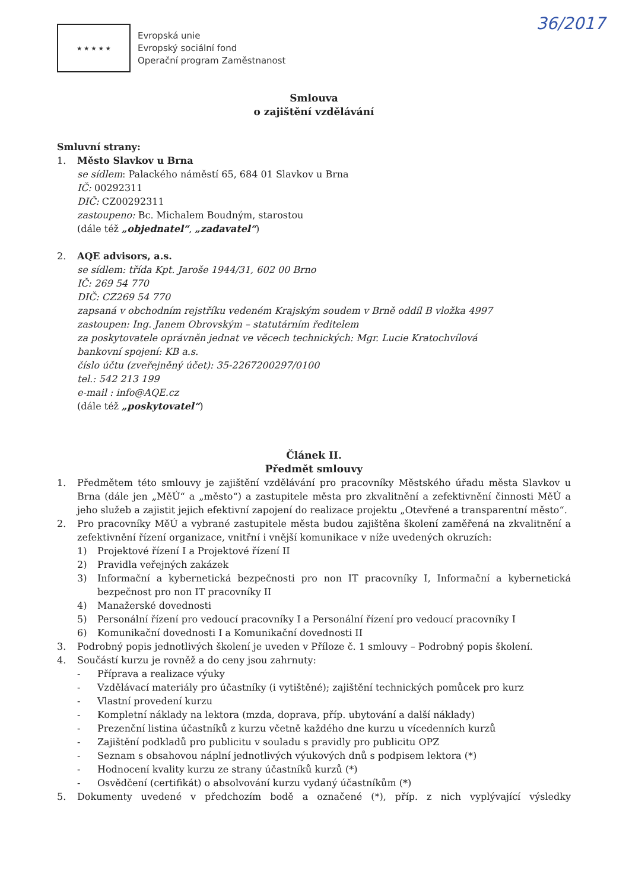36/2017
★ ★ ★ ★ ★
Evropská unie
Evropský sociální fond
Operační program Zaměstnanost
Smlouva
o zajištění vzdělávání
Smluvní strany:
1. Město Slavkov u Brna
se sídlem: Palackého náměstí 65, 684 01 Slavkov u Brna
IČ: 00292311
DIČ: CZ00292311
zastoupeno: Bc. Michalem Boudným, starostou
(dále též „objednatel“, „zadavatel“)
2. AQE advisors, a.s.
se sídlem: třída Kpt. Jaroše 1944/31, 602 00 Brno
IČ: 269 54 770
DIČ: CZ269 54 770
zapsaná v obchodním rejstříku vedeném Krajským soudem v Brně oddíl B vložka 4997
zastoupen: Ing. Janem Obrovským – statutárním ředitelem
za poskytovatele oprávněn jednat ve věcech technických: Mgr. Lucie Kratochvílová
bankovní spojení: KB a.s.
číslo účtu (zveřejněný účet): 35-2267200297/0100
tel.: 542 213 199
e-mail : info@AQE.cz
(dále též „poskytovatel“)
Článek II.
Předmět smlouvy
1. Předmětem této smlouvy je zajištění vzdělávání pro pracovníky Městského úřadu města Slavkov u Brna (dále jen „MěÚ“ a „město“) a zastupitele města pro zkvalitnění a zefektivnění činnosti MěÚ a jeho služeb a zajistit jejich efektivní zapojení do realizace projektu „Otevřené a transparentní město“.
2. Pro pracovníky MěÚ a vybrané zastupitele města budou zajištěna školení zaměřená na zkvalitnění a zefektivnění řízení organizace, vnitřní i vnější komunikace v níže uvedených okruzích:
1) Projektové řízení I a Projektové řízení II
2) Pravidla veřejných zakázek
3) Informační a kybernetická bezpečnosti pro non IT pracovníky I, Informační a kybernetická bezpečnost pro non IT pracovníky II
4) Manažerské dovednosti
5) Personální řízení pro vedoucí pracovníky I a Personální řízení pro vedoucí pracovníky I
6) Komunikační dovednosti I a Komunikační dovednosti II
3. Podrobný popis jednotlivých školení je uveden v Příloze č. 1 smlouvy – Podrobný popis školení.
4. Součástí kurzu je rovněž a do ceny jsou zahrnuty:
- Příprava a realizace výuky
- Vzdělávací materiály pro účastníky (i vytištěné); zajištění technických pomůcek pro kurz
- Vlastní provedení kurzu
- Kompletní náklady na lektora (mzda, doprava, příp. ubytování a další náklady)
- Prezenční listina účastníků z kurzu včetně každého dne kurzu u vícedenních kurzů
- Zajištění podkladů pro publicitu v souladu s pravidly pro publicitu OPZ
- Seznam s obsahovou náplní jednotlivých výukových dnů s podpisem lektora (*)
- Hodnocení kvality kurzu ze strany účastníků kurzů (*)
- Osvědčení (certifikát) o absolvování kurzu vydaný účastníkům (*)
5. Dokumenty uvedené v předchozím bodě a označené (*), příp. z nich vyplývající výsledky